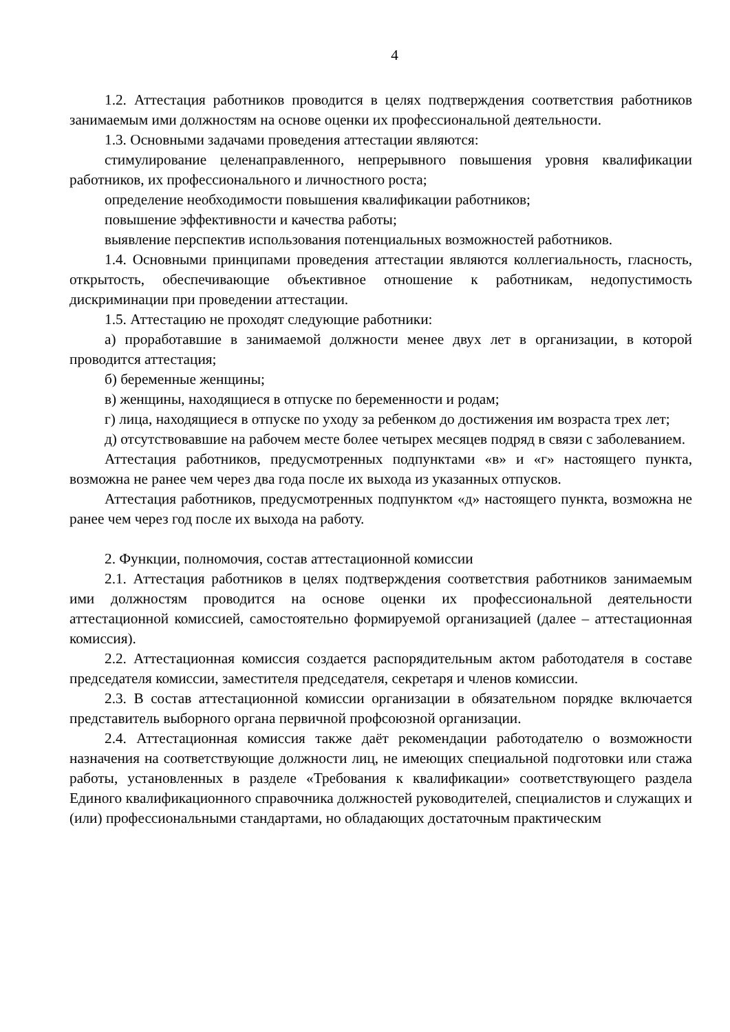4
1.2. Аттестация работников проводится в целях подтверждения соответствия работников занимаемым ими должностям на основе оценки их профессиональной деятельности.
1.3. Основными задачами проведения аттестации являются:
стимулирование целенаправленного, непрерывного повышения уровня квалификации работников, их профессионального и личностного роста;
определение необходимости повышения квалификации работников;
повышение эффективности и качества работы;
выявление перспектив использования потенциальных возможностей работников.
1.4. Основными принципами проведения аттестации являются коллегиальность, гласность, открытость, обеспечивающие объективное отношение к работникам, недопустимость дискриминации при проведении аттестации.
1.5. Аттестацию не проходят следующие работники:
а) проработавшие в занимаемой должности менее двух лет в организации, в которой проводится аттестация;
б) беременные женщины;
в) женщины, находящиеся в отпуске по беременности и родам;
г) лица, находящиеся в отпуске по уходу за ребенком до достижения им возраста трех лет;
д) отсутствовавшие на рабочем месте более четырех месяцев подряд в связи с заболеванием.
Аттестация работников, предусмотренных подпунктами «в» и «г» настоящего пункта, возможна не ранее чем через два года после их выхода из указанных отпусков.
Аттестация работников, предусмотренных подпунктом «д» настоящего пункта, возможна не ранее чем через год после их выхода на работу.
2. Функции, полномочия, состав аттестационной комиссии
2.1. Аттестация работников в целях подтверждения соответствия работников занимаемым ими должностям проводится на основе оценки их профессиональной деятельности аттестационной комиссией, самостоятельно формируемой организацией (далее – аттестационная комиссия).
2.2. Аттестационная комиссия создается распорядительным актом работодателя в составе председателя комиссии, заместителя председателя, секретаря и членов комиссии.
2.3. В состав аттестационной комиссии организации в обязательном порядке включается представитель выборного органа первичной профсоюзной организации.
2.4. Аттестационная комиссия также даёт рекомендации работодателю о возможности назначения на соответствующие должности лиц, не имеющих специальной подготовки или стажа работы, установленных в разделе «Требования к квалификации» соответствующего раздела Единого квалификационного справочника должностей руководителей, специалистов и служащих и (или) профессиональными стандартами, но обладающих достаточным практическим